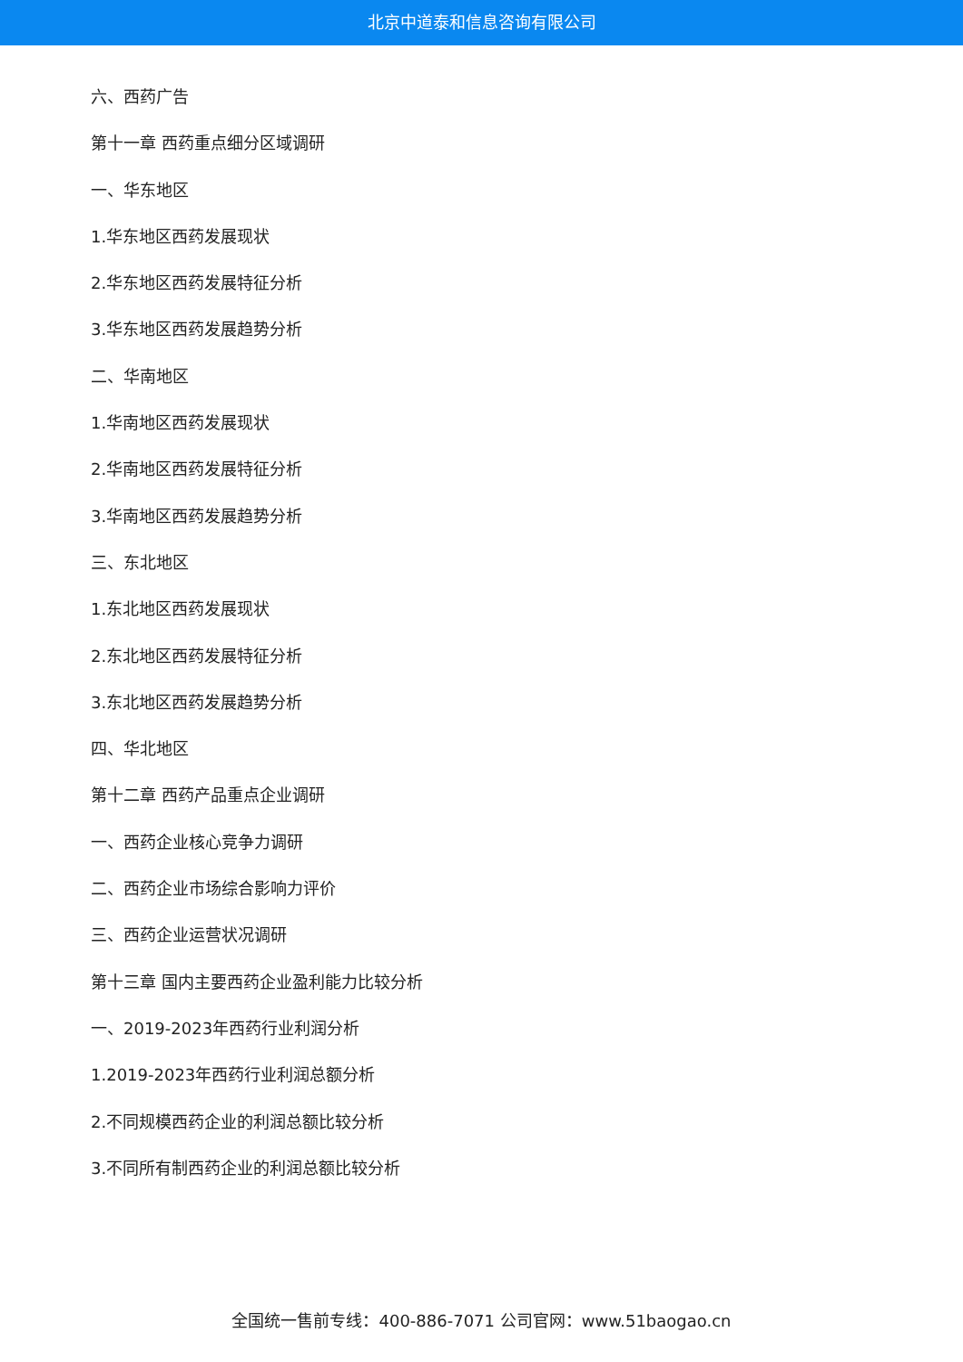北京中道泰和信息咨询有限公司
六、西药广告
第十一章 西药重点细分区域调研
一、华东地区
1.华东地区西药发展现状
2.华东地区西药发展特征分析
3.华东地区西药发展趋势分析
二、华南地区
1.华南地区西药发展现状
2.华南地区西药发展特征分析
3.华南地区西药发展趋势分析
三、东北地区
1.东北地区西药发展现状
2.东北地区西药发展特征分析
3.东北地区西药发展趋势分析
四、华北地区
第十二章 西药产品重点企业调研
一、西药企业核心竞争力调研
二、西药企业市场综合影响力评价
三、西药企业运营状况调研
第十三章 国内主要西药企业盈利能力比较分析
一、2019-2023年西药行业利润分析
1.2019-2023年西药行业利润总额分析
2.不同规模西药企业的利润总额比较分析
3.不同所有制西药企业的利润总额比较分析
全国统一售前专线：400-886-7071 公司官网：www.51baogao.cn